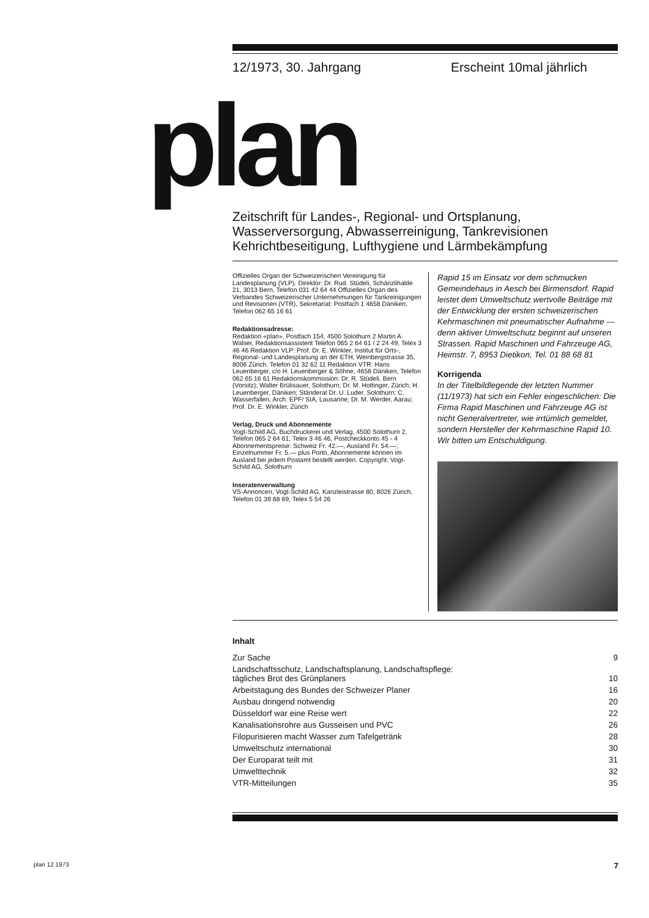12/1973, 30. Jahrgang Erscheint 10mal jährlich
plan
Zeitschrift für Landes-, Regional- und Ortsplanung,
Wasserversorgung, Abwasserreinigung, Tankrevisionen
Kehrichtbeseitigung, Lufthygiene und Lärmbekämpfung
Offizielles Organ der Schweizerischen Vereinigung für Landesplanung (VLP). Direktor: Dr. Rud. Stüdeli, Schänzlihalde 21, 3013 Bern, Telefon 031 42 64 44 Offizielles Organ des Verbandes Schweizerischer Unternehmungen für Tankreinigungen und Revisionen (VTR), Sekretariat: Postfach 1 4658 Däniken, Telefon 062 65 16 61
Redaktionsadresse:
Redaktion «plan», Postfach 154, 4500 Solothurn 2 Martin A. Walser, Redaktionsassistent Telefon 065 2 64 61 / 2 24 49, Telex 3 46 46 Redaktion VLP: Prof. Dr. E. Winkler, Institut für Orts-, Regional- und Landesplanung an der ETH, Weinbergstrasse 35, 8006 Zürich. Telefon 01 32 62 11 Redaktion VTR: Hans Leuenberger, c/o H. Leuenberger & Söhne, 4658 Däniken, Telefon 062 65 16 61 Redaktionskommission: Dr. R. Stüdeli, Bern (Vorsitz); Walter Brülisauer, Solothurn; Dr. M. Hottinger, Zürich; H. Leuenberger, Däniken; Ständerat Dr. U. Luder, Solothurn; C. Wasserfallen, Arch. EPF/ SIA, Lausanne; Dr. M. Werder, Aarau; Prof. Dr. E. Winkler, Zürich
Verlag, Druck und Abonnemente
Vogt-Schild AG, Buchdruckerei und Verlag, 4500 Solothurn 2, Telefon 065 2 64 61, Telex 3 46 46, Postcheckkonto 45 - 4 Abonnementspreise: Schweiz Fr. 42.—, Ausland Fr. 54.—; Einzelnummer Fr. 5.— plus Porto, Abonnemente können im Ausland bei jedem Postamt bestellt werden. Copyright: Vogt-Schild AG, Solothurn
Inseratenverwaltung
VS-Annoncen, Vogt-Schild AG, Kanzleistrasse 80, 8026 Zürich, Telefon 01 39 68 69, Telex 5 54 26
Rapid 15 im Einsatz vor dem schmucken Gemeindehaus in Aesch bei Birmensdorf. Rapid leistet dem Umweltschutz wertvolle Beiträge mit der Entwicklung der ersten schweizerischen Kehrmaschinen mit pneumatischer Aufnahme — denn aktiver Umweltschutz beginnt auf unseren Strassen. Rapid Maschinen und Fahrzeuge AG, Heimstr. 7, 8953 Dietikon, Tel. 01 88 68 81
Korrigenda
In der Titelbildlegende der letzten Nummer (11/1973) hat sich ein Fehler eingeschlichen: Die Firma Rapid Maschinen und Fahrzeuge AG ist nicht Generalvertreter, wie irrtümlich gemeldet, sondern Hersteller der Kehrmaschine Rapid 10. Wir bitten um Entschuldigung.
Inhalt
| Zur Sache | 9 |
| Landschaftsschutz, Landschaftsplanung, Landschaftspflege: tägliches Brot des Grünplaners | 10 |
| Arbeitstagung des Bundes der Schweizer Planer | 16 |
| Ausbau dringend notwendig | 20 |
| Düsseldorf war eine Reise wert | 22 |
| Kanalisationsrohre aus Gusseisen und PVC | 26 |
| Filopurisieren macht Wasser zum Tafelgetränk | 28 |
| Umweltschutz international | 30 |
| Der Europarat teilt mit | 31 |
| Umwelttechnik | 32 |
| VTR-Mitteilungen | 35 |
plan 12 1973 7